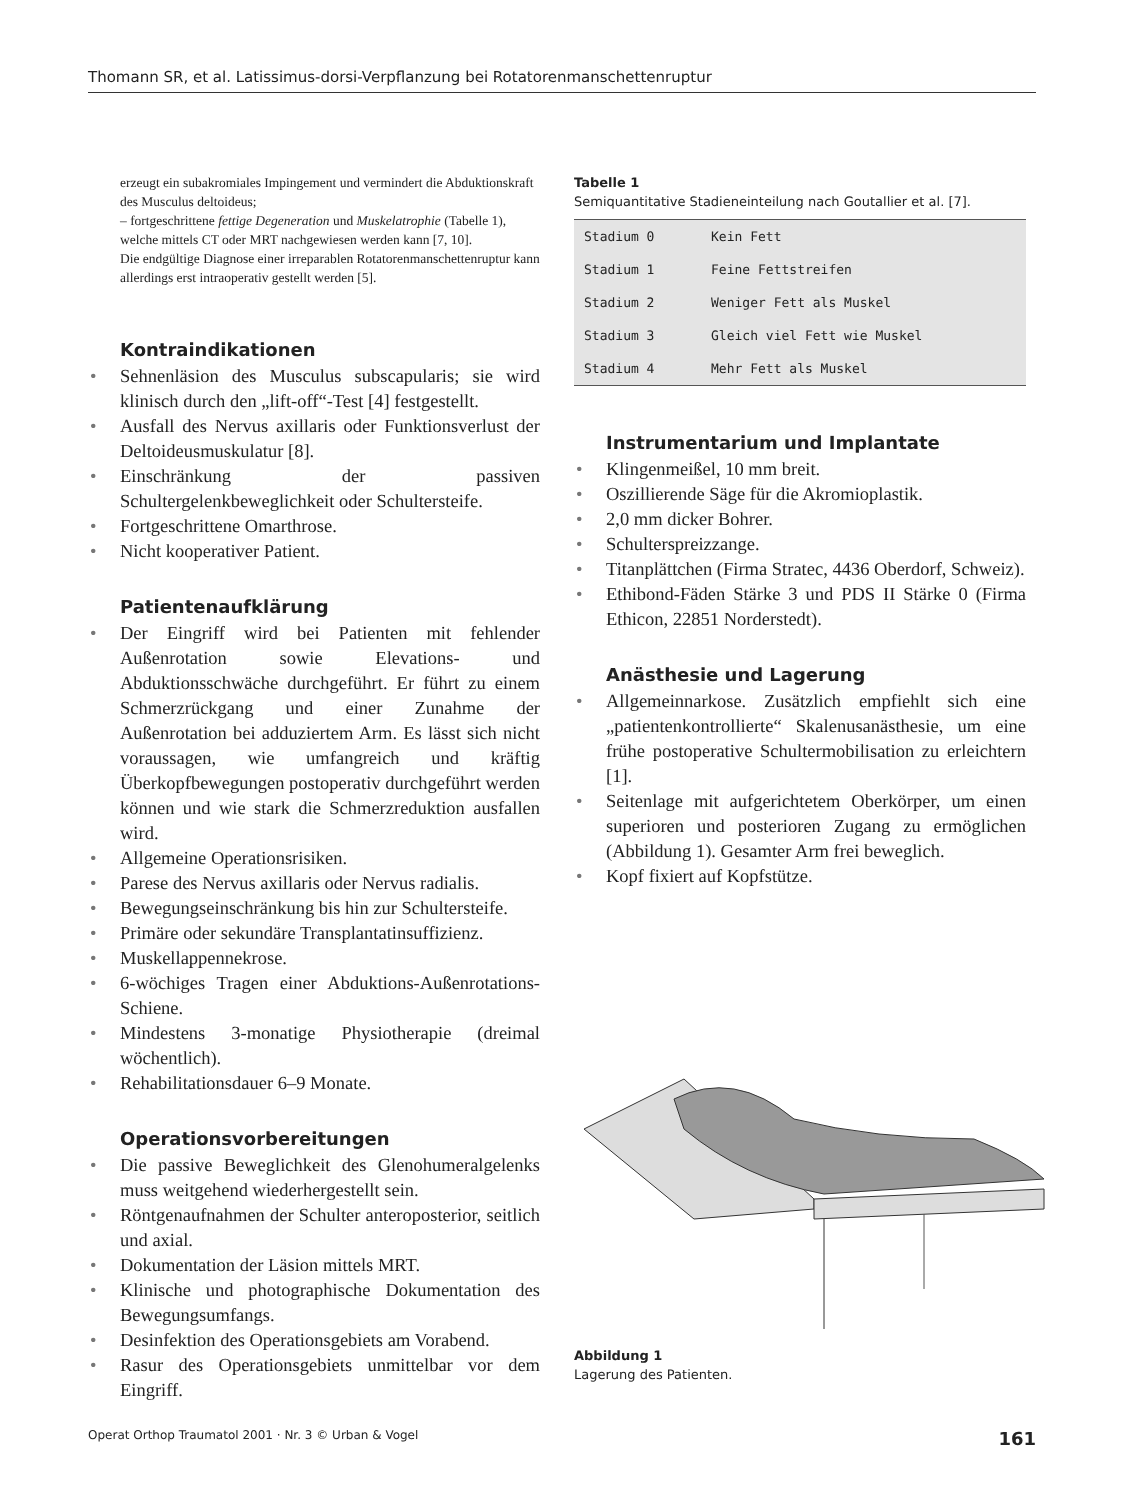Thomann SR, et al. Latissimus-dorsi-Verpflanzung bei Rotatorenmanschettenruptur
erzeugt ein subakromiales Impingement und vermindert die Abduktionskraft des Musculus deltoideus;
– fortgeschrittene fettige Degeneration und Muskelatrophie (Tabelle 1), welche mittels CT oder MRT nachgewiesen werden kann [7, 10].
Die endgültige Diagnose einer irreparablen Rotatorenmanschettenruptur kann allerdings erst intraoperativ gestellt werden [5].
Kontraindikationen
• Sehnenläsion des Musculus subscapularis; sie wird klinisch durch den „lift-off“-Test [4] festgestellt.
• Ausfall des Nervus axillaris oder Funktionsverlust der Deltoideusmuskulatur [8].
• Einschränkung der passiven Schultergelenkbeweglichkeit oder Schultersteife.
• Fortgeschrittene Omarthrose.
• Nicht kooperativer Patient.
Patientenaufklärung
• Der Eingriff wird bei Patienten mit fehlender Außenrotation sowie Elevations- und Abduktionsschwäche durchgeführt. Er führt zu einem Schmerzrückgang und einer Zunahme der Außenrotation bei adduziertem Arm. Es lässt sich nicht voraussagen, wie umfangreich und kräftig Überkopfbewegungen postoperativ durchgeführt werden können und wie stark die Schmerzreduktion ausfallen wird.
• Allgemeine Operationsrisiken.
• Parese des Nervus axillaris oder Nervus radialis.
• Bewegungseinschränkung bis hin zur Schultersteife.
• Primäre oder sekundäre Transplantatinsuffizienz.
• Muskellappennekrose.
• 6-wöchiges Tragen einer Abduktions-Außenrotations-Schiene.
• Mindestens 3-monatige Physiotherapie (dreimal wöchentlich).
• Rehabilitationsdauer 6–9 Monate.
Operationsvorbereitungen
• Die passive Beweglichkeit des Glenohumeralgelenks muss weitgehend wiederhergestellt sein.
• Röntgenaufnahmen der Schulter anteroposterior, seitlich und axial.
• Dokumentation der Läsion mittels MRT.
• Klinische und photographische Dokumentation des Bewegungsumfangs.
• Desinfektion des Operationsgebiets am Vorabend.
• Rasur des Operationsgebiets unmittelbar vor dem Eingriff.
Tabelle 1
Semiquantitative Stadieneinteilung nach Goutallier et al. [7].
| Stadium 0 | Kein Fett |
| Stadium 1 | Feine Fettstreifen |
| Stadium 2 | Weniger Fett als Muskel |
| Stadium 3 | Gleich viel Fett wie Muskel |
| Stadium 4 | Mehr Fett als Muskel |
Instrumentarium und Implantate
• Klingenmeißel, 10 mm breit.
• Oszillierende Säge für die Akromioplastik.
• 2,0 mm dicker Bohrer.
• Schulterspreizzange.
• Titanplättchen (Firma Stratec, 4436 Oberdorf, Schweiz).
• Ethibond-Fäden Stärke 3 und PDS II Stärke 0 (Firma Ethicon, 22851 Norderstedt).
Anästhesie und Lagerung
• Allgemeinnarkose. Zusätzlich empfiehlt sich eine „patientenkontrollierte“ Skalenusanästhesie, um eine frühe postoperative Schultermobilisation zu erleichtern [1].
• Seitenlage mit aufgerichtetem Oberkörper, um einen superioren und posterioren Zugang zu ermöglichen (Abbildung 1). Gesamter Arm frei beweglich.
• Kopf fixiert auf Kopfstütze.
Abbildung 1
Lagerung des Patienten.
Operat Orthop Traumatol 2001 · Nr. 3 © Urban & Vogel 161